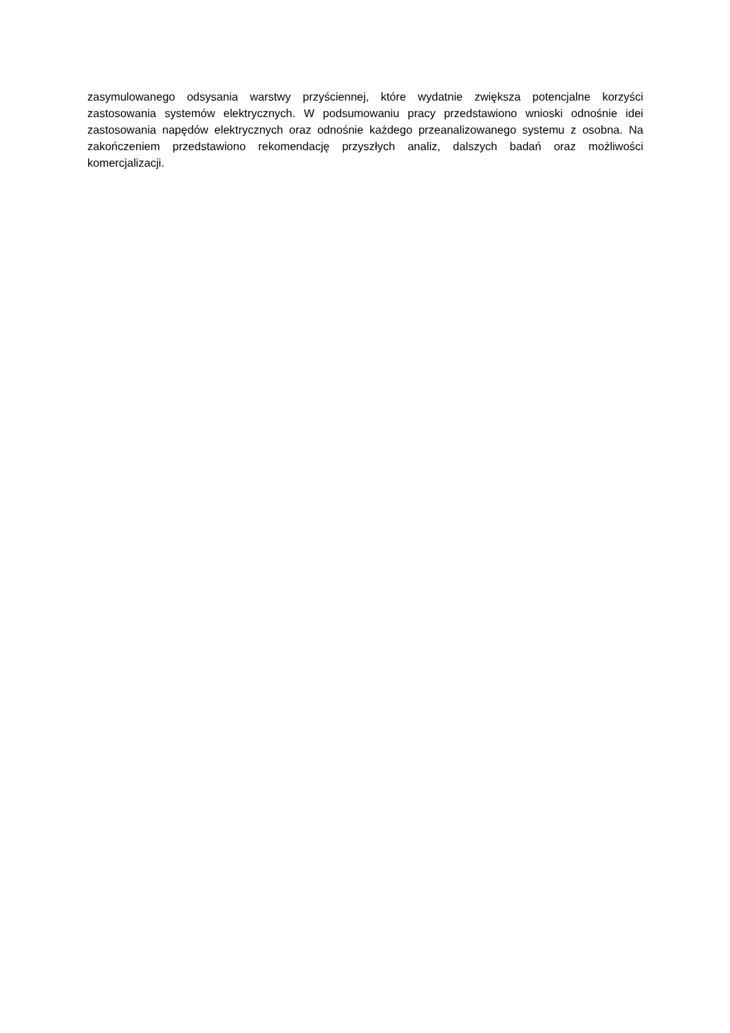zasymulowanego odsysania warstwy przyściennej, które wydatnie zwiększa potencjalne korzyści zastosowania systemów elektrycznych. W podsumowaniu pracy przedstawiono wnioski odnośnie idei zastosowania napędów elektrycznych oraz odnośnie każdego przeanalizowanego systemu z osobna. Na zakończeniem przedstawiono rekomendację przyszłych analiz, dalszych badań oraz możliwości komercjalizacji.